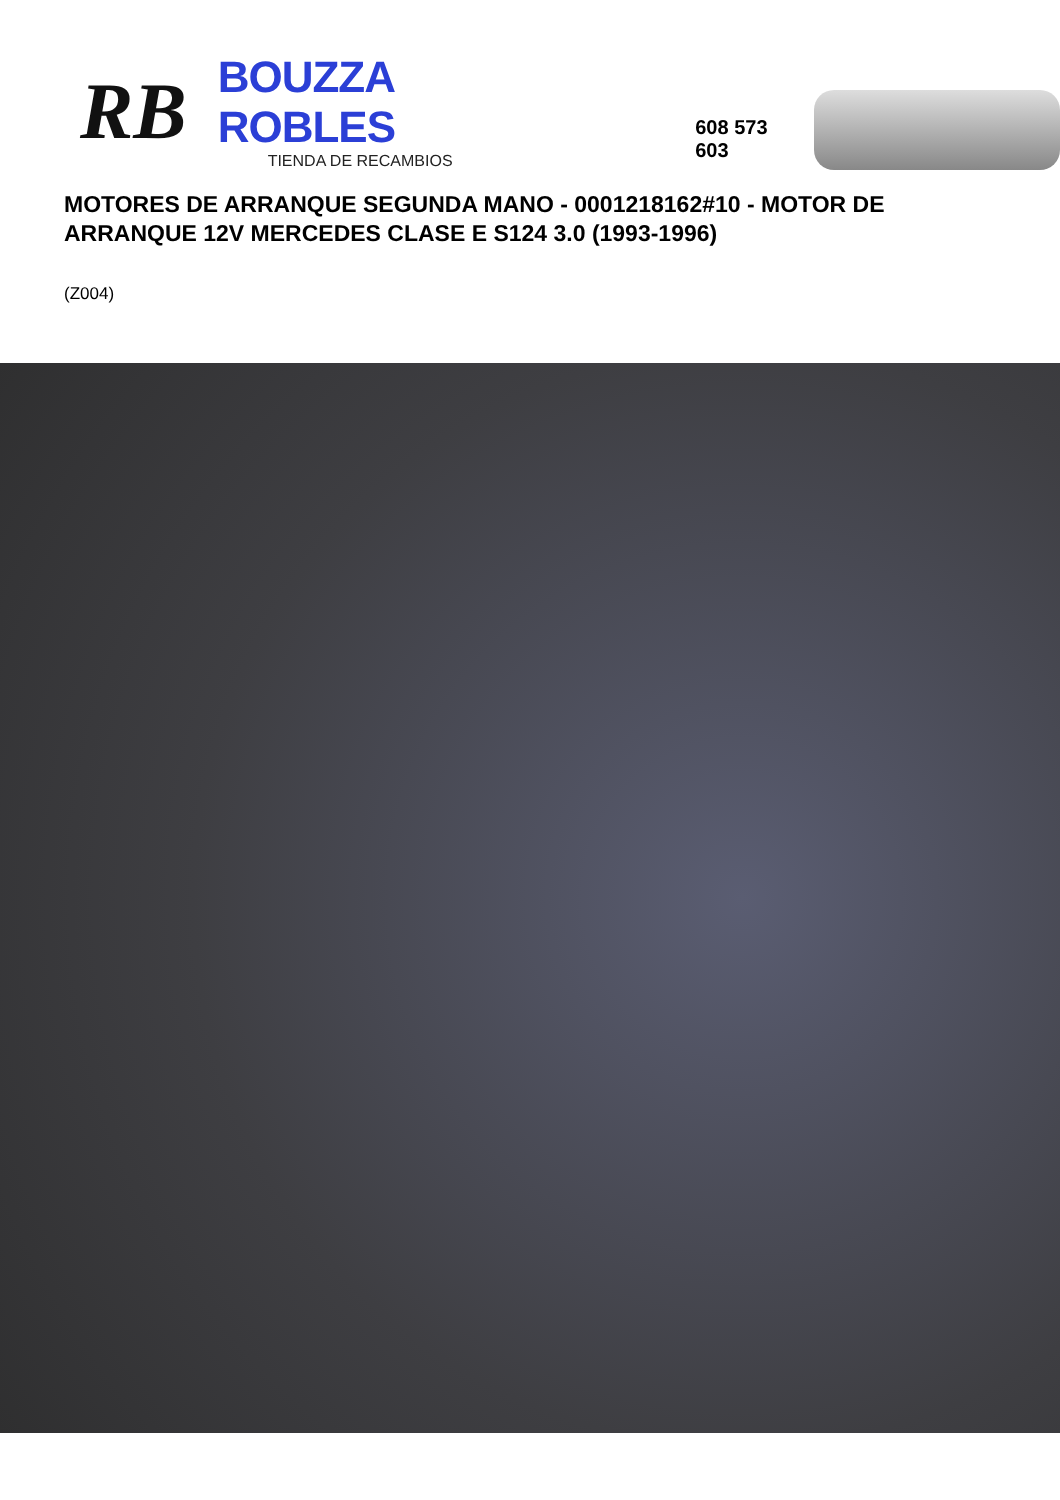RB
BOUZZA ROBLES
TIENDA DE RECAMBIOS
608 573 603
MOTORES DE ARRANQUE SEGUNDA MANO - 0001218162#10 - MOTOR DE ARRANQUE 12V MERCEDES CLASE E S124 3.0 (1993-1996)
(Z004)